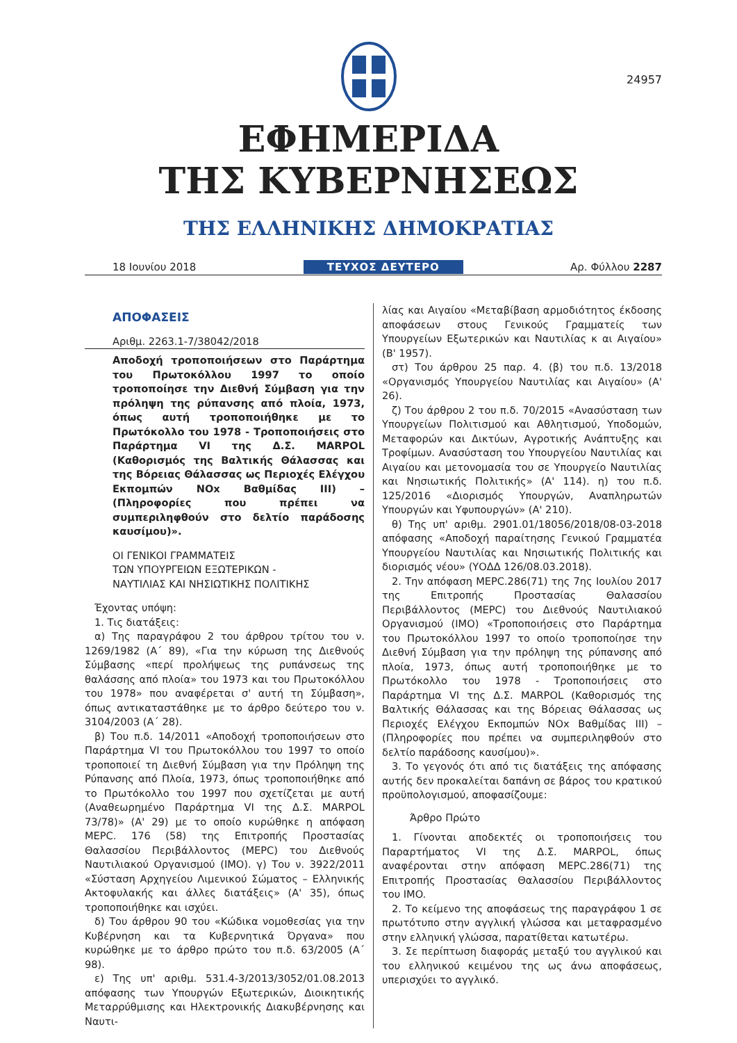24957
ΕΦΗΜΕΡΙΔΑ
ΤΗΣ ΚΥΒΕΡΝΗΣΕΩΣ
ΤΗΣ ΕΛΛΗΝΙΚΗΣ ΔΗΜΟΚΡΑΤΙΑΣ
18 Ιουνίου 2018 ΤΕΥΧΟΣ ΔΕΥΤΕΡΟ Αρ. Φύλλου 2287
ΑΠΟΦΑΣΕΙΣ
Αριθμ. 2263.1-7/38042/2018
Αποδοχή τροποποιήσεων στο Παράρτημα του Πρωτοκόλλου 1997 το οποίο τροποποίησε την Διεθνή Σύμβαση για την πρόληψη της ρύπανσης από πλοία, 1973, όπως αυτή τροποποιήθηκε με το Πρωτόκολλο του 1978 - Τροποποιήσεις στο Παράρτημα VI της Δ.Σ. MARPOL (Καθορισμός της Βαλτικής Θάλασσας και της Βόρειας Θάλασσας ως Περιοχές Ελέγχου Εκπομπών NOx Βαθμίδας III) – (Πληροφορίες που πρέπει να συμπεριληφθούν στο δελτίο παράδοσης καυσίμου)».
ΟΙ ΓΕΝΙΚΟΙ ΓΡΑΜΜΑΤΕΙΣ
ΤΩΝ ΥΠΟΥΡΓΕΙΩΝ ΕΞΩΤΕΡΙΚΩΝ -
ΝΑΥΤΙΛΙΑΣ ΚΑΙ ΝΗΣΙΩΤΙΚΗΣ ΠΟΛΙΤΙΚΗΣ
Έχοντας υπόψη:
1. Τις διατάξεις:
α) Της παραγράφου 2 του άρθρου τρίτου του ν. 1269/1982 (Α΄ 89), «Για την κύρωση της Διεθνούς Σύμβασης «περί προλήψεως της ρυπάνσεως της θαλάσσης από πλοία» του 1973 και του Πρωτοκόλλου του 1978» που αναφέρεται σ' αυτή τη Σύμβαση», όπως αντικαταστάθηκε με το άρθρο δεύτερο του ν. 3104/2003 (Α΄ 28).
β) Του π.δ. 14/2011 «Αποδοχή τροποποιήσεων στο Παράρτημα VI του Πρωτοκόλλου του 1997 το οποίο τροποποιεί τη Διεθνή Σύμβαση για την Πρόληψη της Ρύπανσης από Πλοία, 1973, όπως τροποποιήθηκε από το Πρωτόκολλο του 1997 που σχετίζεται με αυτή (Αναθεωρημένο Παράρτημα VI της Δ.Σ. MARPOL 73/78)» (Α' 29) με το οποίο κυρώθηκε η απόφαση MEPC. 176 (58) της Επιτροπής Προστασίας Θαλασσίου Περιβάλλοντος (MEPC) του Διεθνούς Ναυτιλιακού Οργανισμού (IMO). γ) Του ν. 3922/2011 «Σύσταση Αρχηγείου Λιμενικού Σώματος – Ελληνικής Ακτοφυλακής και άλλες διατάξεις» (Α' 35), όπως τροποποιήθηκε και ισχύει.
δ) Του άρθρου 90 του «Κώδικα νομοθεσίας για την Κυβέρνηση και τα Κυβερνητικά Όργανα» που κυρώθηκε με το άρθρο πρώτο του π.δ. 63/2005 (Α΄ 98).
ε) Της υπ' αριθμ. 531.4-3/2013/3052/01.08.2013 απόφασης των Υπουργών Εξωτερικών, Διοικητικής Μεταρρύθμισης και Ηλεκτρονικής Διακυβέρνησης και Ναυτι-
λίας και Αιγαίου «Μεταβίβαση αρμοδιότητος έκδοσης αποφάσεων στους Γενικούς Γραμματείς των Υπουργείων Εξωτερικών και Ναυτιλίας κ αι Αιγαίου» (Β' 1957).
στ) Του άρθρου 25 παρ. 4. (β) του π.δ. 13/2018 «Οργανισμός Υπουργείου Ναυτιλίας και Αιγαίου» (Α' 26).
ζ) Του άρθρου 2 του π.δ. 70/2015 «Ανασύσταση των Υπουργείων Πολιτισμού και Αθλητισμού, Υποδομών, Μεταφορών και Δικτύων, Αγροτικής Ανάπτυξης και Τροφίμων. Ανασύσταση του Υπουργείου Ναυτιλίας και Αιγαίου και μετονομασία του σε Υπουργείο Ναυτιλίας και Νησιωτικής Πολιτικής» (Α' 114). η) του π.δ. 125/2016 «Διορισμός Υπουργών, Αναπληρωτών Υπουργών και Υφυπουργών» (Α' 210).
θ) Της υπ' αριθμ. 2901.01/18056/2018/08-03-2018 απόφασης «Αποδοχή παραίτησης Γενικού Γραμματέα Υπουργείου Ναυτιλίας και Νησιωτικής Πολιτικής και διορισμός νέου» (ΥΟΔΔ 126/08.03.2018).
2. Την απόφαση MEPC.286(71) της 7ης Ιουλίου 2017 της Επιτροπής Προστασίας Θαλασσίου Περιβάλλοντος (MEPC) του Διεθνούς Ναυτιλιακού Οργανισμού (IMO) «Τροποποιήσεις στο Παράρτημα του Πρωτοκόλλου 1997 το οποίο τροποποίησε την Διεθνή Σύμβαση για την πρόληψη της ρύπανσης από πλοία, 1973, όπως αυτή τροποποιήθηκε με το Πρωτόκολλο του 1978 - Τροποποιήσεις στο Παράρτημα VI της Δ.Σ. MARPOL (Καθορισμός της Βαλτικής Θάλασσας και της Βόρειας Θάλασσας ως Περιοχές Ελέγχου Εκπομπών NOx Βαθμίδας III) – (Πληροφορίες που πρέπει να συμπεριληφθούν στο δελτίο παράδοσης καυσίμου)».
3. Το γεγονός ότι από τις διατάξεις της απόφασης αυτής δεν προκαλείται δαπάνη σε βάρος του κρατικού προϋπολογισμού, αποφασίζουμε:
Άρθρο Πρώτο
1. Γίνονται αποδεκτές οι τροποποιήσεις του Παραρτήματος VI της Δ.Σ. MARPOL, όπως αναφέρονται στην απόφαση MEPC.286(71) της Επιτροπής Προστασίας Θαλασσίου Περιβάλλοντος του IMO.
2. Το κείμενο της αποφάσεως της παραγράφου 1 σε πρωτότυπο στην αγγλική γλώσσα και μεταφρασμένο στην ελληνική γλώσσα, παρατίθεται κατωτέρω.
3. Σε περίπτωση διαφοράς μεταξύ του αγγλικού και του ελληνικού κειμένου της ως άνω αποφάσεως, υπερισχύει το αγγλικό.